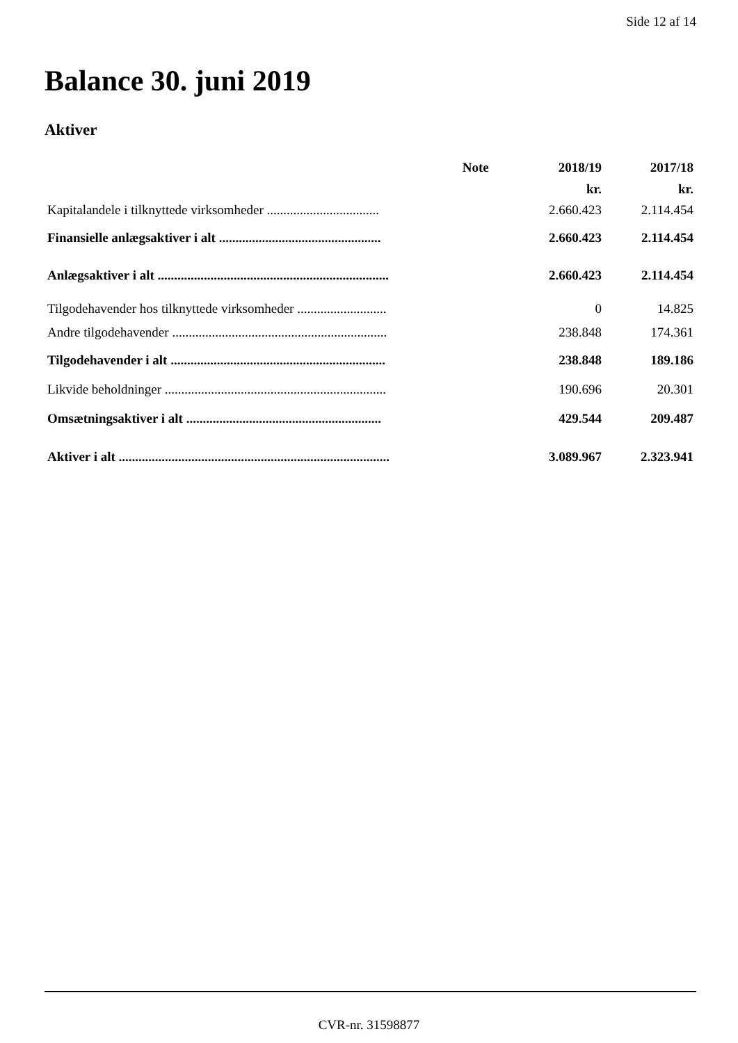Side 12 af 14
Balance 30. juni 2019
Aktiver
| | Note | 2018/19 | 2017/18 |
| --- | --- | --- | --- |
| | | kr. | kr. |
| Kapitalandele i tilknyttede virksomheder .................................. | | 2.660.423 | 2.114.454 |
| Finansielle anlægsaktiver i alt ................................................. | | 2.660.423 | 2.114.454 |
| Anlægsaktiver i alt ...................................................................... | | 2.660.423 | 2.114.454 |
| Tilgodehavender hos tilknyttede virksomheder ........................... | | 0 | 14.825 |
| Andre tilgodehavender ................................................................. | | 238.848 | 174.361 |
| Tilgodehavender i alt ................................................................. | | 238.848 | 189.186 |
| Likvide beholdninger ................................................................... | | 190.696 | 20.301 |
| Omsætningsaktiver i alt ........................................................... | | 429.544 | 209.487 |
| Aktiver i alt .................................................................................. | | 3.089.967 | 2.323.941 |
CVR-nr. 31598877